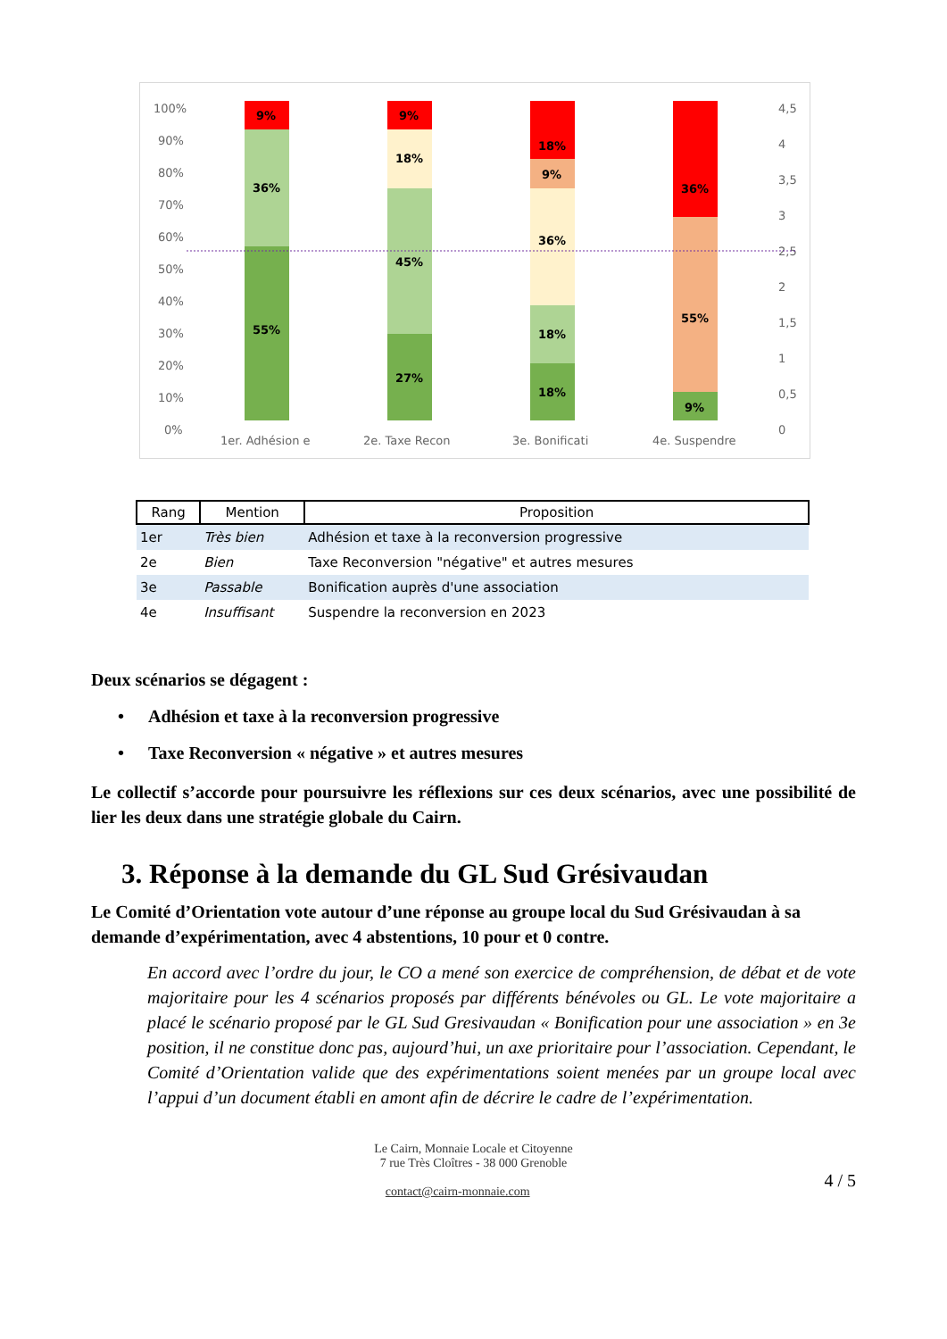100%
90%
80%
70%
60%
50%
40%
30%
20%
10%
0%
4,5
4
3,5
3
2,5
2
1,5
1
0,5
0
1er. Adhésion e
2e. Taxe Recon
3e. Bonificati
4e. Suspendre
9%
36%
55%
9%
18%
45%
27%
18%
9%
36%
18%
18%
36%
55%
9%
| Rang | Mention | Proposition |
| --- | --- | --- |
| 1er | Très bien | Adhésion et taxe à la reconversion progressive |
| 2e | Bien | Taxe Reconversion "négative" et autres mesures |
| 3e | Passable | Bonification auprès d'une association |
| 4e | Insuffisant | Suspendre la reconversion en 2023 |
Deux scénarios se dégagent :
• Adhésion et taxe à la reconversion progressive
• Taxe Reconversion « négative » et autres mesures
Le collectif s’accorde pour poursuivre les réflexions sur ces deux scénarios, avec une possibilité de lier les deux dans une stratégie globale du Cairn.
3. Réponse à la demande du GL Sud Grésivaudan
Le Comité d’Orientation vote autour d’une réponse au groupe local du Sud Grésivaudan à sa demande d’expérimentation, avec 4 abstentions, 10 pour et 0 contre.
En accord avec l’ordre du jour, le CO a mené son exercice de compréhension, de débat et de vote majoritaire pour les 4 scénarios proposés par différents bénévoles ou GL. Le vote majoritaire a placé le scénario proposé par le GL Sud Gresivaudan « Bonification pour une association » en 3e position, il ne constitue donc pas, aujourd’hui, un axe prioritaire pour l’association. Cependant, le Comité d’Orientation valide que des expérimentations soient menées par un groupe local avec l’appui d’un document établi en amont afin de décrire le cadre de l’expérimentation.
Le Cairn, Monnaie Locale et Citoyenne
7 rue Très Cloîtres - 38 000 Grenoble
4 / 5
contact@cairn-monnaie.com